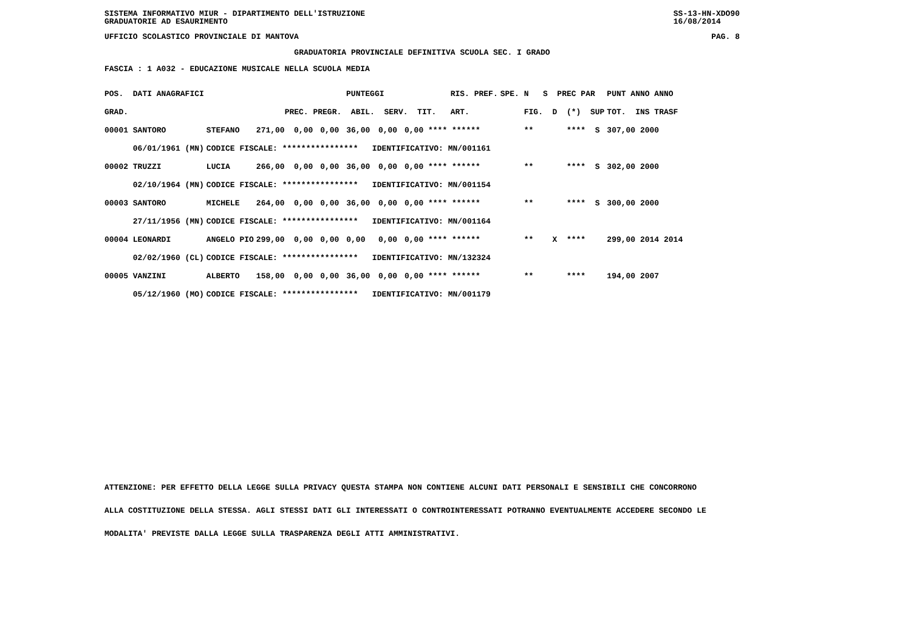SISTEMA INFORMATIVO MIUR - DIPARTIMENTO DELL'ISTRUZIONE
GRADUATORIE AD ESAURIMENTO SS-13-HN-XDO90
16/08/2014
UFFICIO SCOLASTICO PROVINCIALE DI MANTOVA PAG. 8
GRADUATORIA PROVINCIALE DEFINITIVA SCUOLA SEC. I GRADO
FASCIA : 1 A032 - EDUCAZIONE MUSICALE NELLA SCUOLA MEDIA
| POS. DATI ANAGRAFICI | | PUNTEGGI RIS. PREF. | | | | | | SPE. N S PREC PAR | PUNT ANNO ANNO |
| --- | --- | --- | --- | --- | --- | --- | --- | --- | --- |
| GRAD. | | PREC. PREGR. ABIL. SERV. TIT. ART. | | | | | | FIG. D (*) SUP | TOT. INS TRASF |
| 00001 SANTORO | STEFANO | 271,00 | 0,00 | 0,00 | 36,00 | 0,00 | 0,00 **** ****** | ** **** S | 307,00 2000 |
| 06/01/1961 (MN) | CODICE FISCALE: **************** IDENTIFICATIVO: MN/001161 | | | | | | | | |
| 00002 TRUZZI | LUCIA | 266,00 | 0,00 | 0,00 | 36,00 | 0,00 | 0,00 **** ****** | ** **** S | 302,00 2000 |
| 02/10/1964 (MN) | CODICE FISCALE: **************** IDENTIFICATIVO: MN/001154 | | | | | | | | |
| 00003 SANTORO | MICHELE | 264,00 | 0,00 | 0,00 | 36,00 | 0,00 | 0,00 **** ****** | ** **** S | 300,00 2000 |
| 27/11/1956 (MN) | CODICE FISCALE: **************** IDENTIFICATIVO: MN/001164 | | | | | | | | |
| 00004 LEONARDI | ANGELO PIO | 299,00 | 0,00 | 0,00 | 0,00 | 0,00 | 0,00 **** ****** | ** X **** | 299,00 2014 2014 |
| 02/02/1960 (CL) | CODICE FISCALE: **************** IDENTIFICATIVO: MN/132324 | | | | | | | | |
| 00005 VANZINI | ALBERTO | 158,00 | 0,00 | 0,00 | 36,00 | 0,00 | 0,00 **** ****** | ** **** | 194,00 2007 |
| 05/12/1960 (MO) | CODICE FISCALE: **************** IDENTIFICATIVO: MN/001179 | | | | | | | | |
ATTENZIONE: PER EFFETTO DELLA LEGGE SULLA PRIVACY QUESTA STAMPA NON CONTIENE ALCUNI DATI PERSONALI E SENSIBILI CHE CONCORRONO
ALLA COSTITUZIONE DELLA STESSA. AGLI STESSI DATI GLI INTERESSATI O CONTROINTERESSATI POTRANNO EVENTUALMENTE ACCEDERE SECONDO LE
MODALITA' PREVISTE DALLA LEGGE SULLA TRASPARENZA DEGLI ATTI AMMINISTRATIVI.